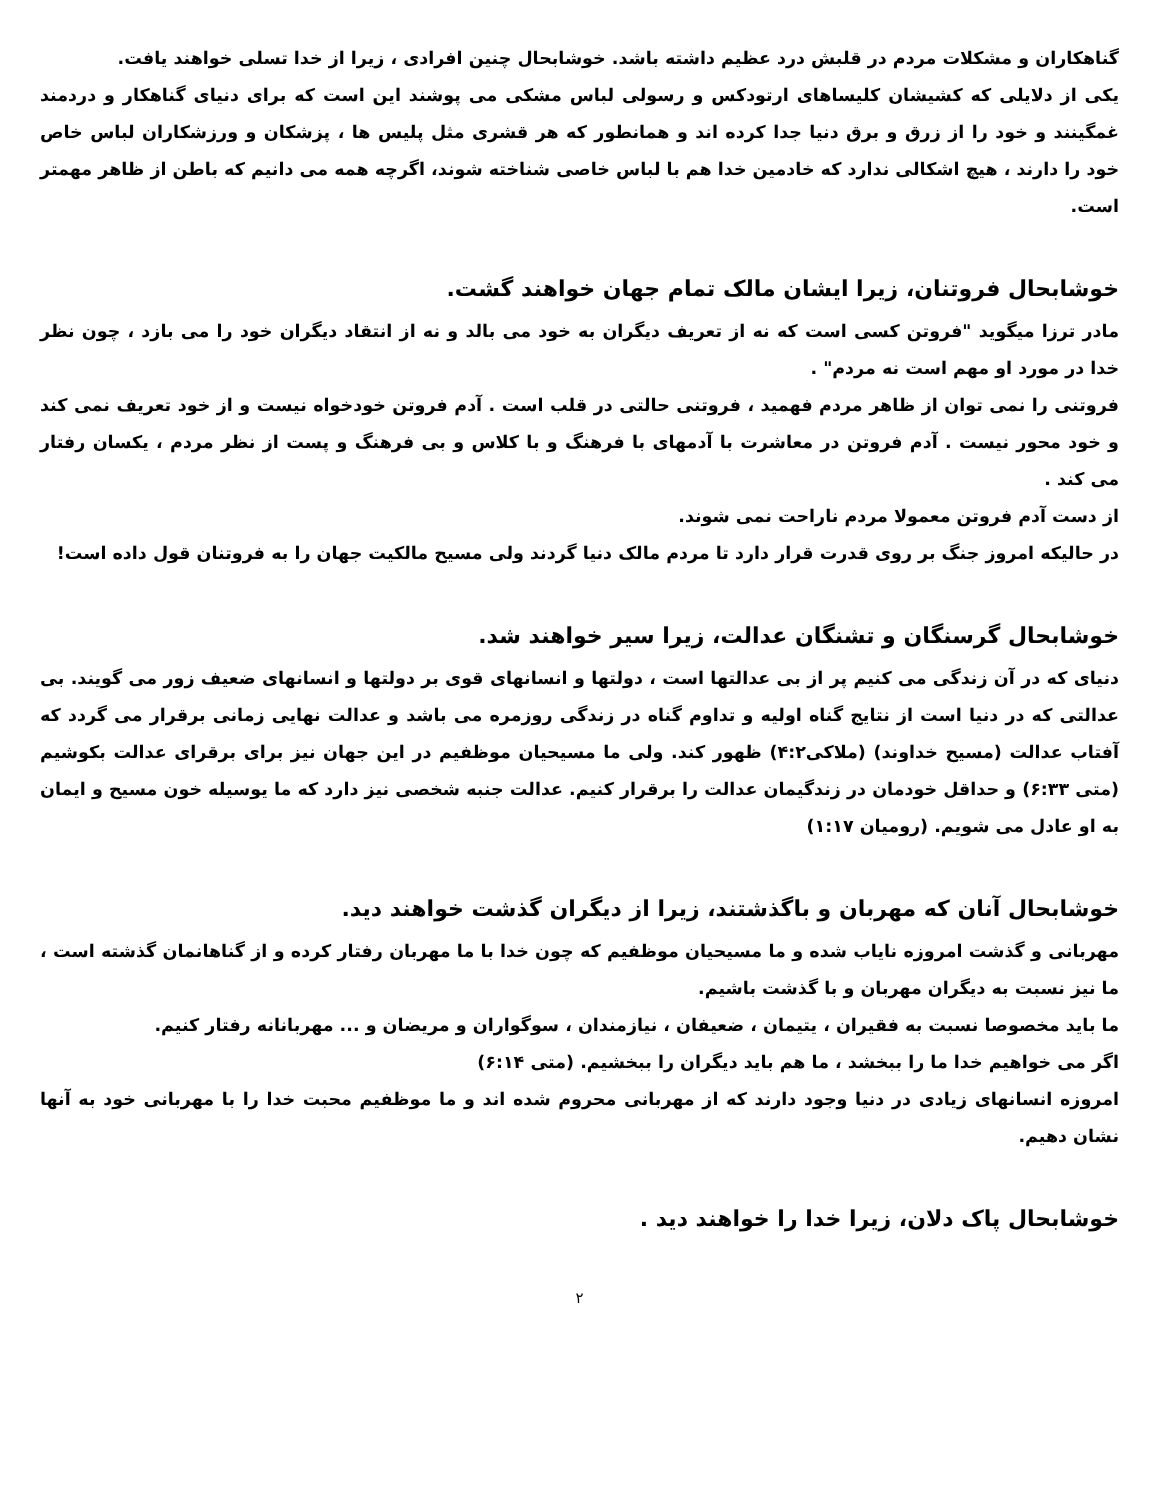گناهکاران و مشکلات مردم در قلبش درد عظیم داشته باشد. خوشابحال چنین افرادی ، زیرا از خدا تسلی خواهند یافت.
یکی از دلایلی که کشیشان کلیساهای ارتودکس و رسولی لباس مشکی می پوشند این است که برای دنیای گناهکار و دردمند غمگینند و خود را از زرق و برق دنیا جدا کرده اند و همانطور که هر قشری مثل پلیس ها ، پزشکان و ورزشکاران لباس خاص خود را دارند ، هیچ اشکالی ندارد که خادمین خدا هم با لباس خاصی شناخته شوند، اگرچه همه می دانیم که باطن از ظاهر مهمتر است.
خوشابحال فروتنان، زیرا ایشان مالک تمام جهان خواهند گشت.
مادر ترزا میگوید "فروتن کسی است که نه از تعریف دیگران به خود می بالد و نه از انتقاد دیگران خود را می بازد ، چون نظر خدا در مورد او مهم است نه مردم" .
فروتنی را نمی توان از ظاهر مردم فهمید ، فروتنی حالتی در قلب است . آدم فروتن خودخواه نیست و از خود تعریف نمی کند و خود محور نیست . آدم فروتن در معاشرت با آدمهای با فرهنگ و با کلاس و بی فرهنگ و پست از نظر مردم ، یکسان رفتار می کند .
از دست آدم فروتن معمولا مردم ناراحت نمی شوند.
در حالیکه امروز جنگ بر روی قدرت قرار دارد تا مردم مالک دنیا گردند ولی مسیح مالکیت جهان را به فروتنان قول داده است!
خوشابحال گرسنگان و تشنگان عدالت، زیرا سیر خواهند شد.
دنیای که در آن زندگی می کنیم پر از بی عدالتها است ، دولتها و انسانهای قوی بر دولتها و انسانهای ضعیف زور می گویند. بی عدالتی که در دنیا است از نتایج گناه اولیه و تداوم گناه در زندگی روزمره می باشد و عدالت نهایی زمانی برقرار می گردد که آفتاب عدالت (مسیح خداوند) (ملاکی۴:۲) ظهور کند. ولی ما مسیحیان موظفیم در این جهان نیز برای برقرای عدالت بکوشیم (متی ۶:۳۳) و حداقل خودمان در زندگیمان عدالت را برقرار کنیم. عدالت جنبه شخصی نیز دارد که ما یوسیله خون مسیح و ایمان به او عادل می شویم. (رومیان ۱:۱۷)
خوشابحال آنان که مهربان و باگذشتند، زیرا از دیگران گذشت خواهند دید.
مهربانی و گذشت امروزه نایاب شده و ما مسیحیان موظفیم که چون خدا با ما مهربان رفتار کرده و از گناهانمان گذشته است ، ما نیز نسبت به دیگران مهربان و با گذشت باشیم.
ما باید مخصوصا نسبت به فقیران ، یتیمان ، ضعیفان ، نیازمندان ، سوگواران و مریضان و ... مهربانانه رفتار کنیم.
اگر می خواهیم خدا ما را ببخشد ، ما هم باید دیگران را ببخشیم. (متی ۶:۱۴)
امروزه انسانهای زیادی در دنیا وجود دارند که از مهربانی محروم شده اند و ما موظفیم محبت خدا را با مهربانی خود به آنها نشان دهیم.
خوشابحال پاک دلان، زیرا خدا را خواهند دید .
۲